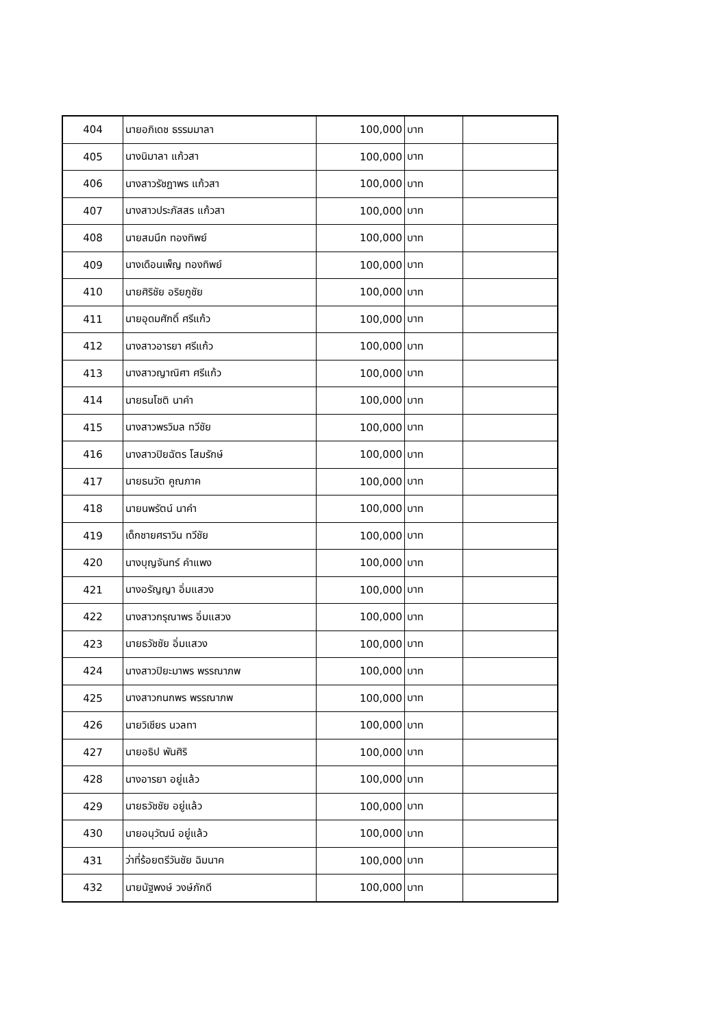| 404 | นายอภิเดช ธรรมมาลา | 100,000 | บาท | |
| 405 | นางนิมาลา แก้วสา | 100,000 | บาท | |
| 406 | นางสาวรัชฎาพร แก้วสา | 100,000 | บาท | |
| 407 | นางสาวประภัสสร แก้วสา | 100,000 | บาท | |
| 408 | นายสมนึก ทองทิพย์ | 100,000 | บาท | |
| 409 | นางเดือนเพ็ญ ทองทิพย์ | 100,000 | บาท | |
| 410 | นายศิริชัย อริยภูชัย | 100,000 | บาท | |
| 411 | นายอุดมศักดิ์ ศรีแก้ว | 100,000 | บาท | |
| 412 | นางสาวอารยา ศรีแก้ว | 100,000 | บาท | |
| 413 | นางสาวญาณิศา ศรีแก้ว | 100,000 | บาท | |
| 414 | นายธนโชติ นาคำ | 100,000 | บาท | |
| 415 | นางสาวพรวิมล ทวีชัย | 100,000 | บาท | |
| 416 | นางสาวปิยฉัตร โสมรักษ์ | 100,000 | บาท | |
| 417 | นายธนวัต คูณภาค | 100,000 | บาท | |
| 418 | นายนพรัตน์ นาคำ | 100,000 | บาท | |
| 419 | เด็กชายศราวิน ทวีชัย | 100,000 | บาท | |
| 420 | นางบุญจันทร์ คำแพง | 100,000 | บาท | |
| 421 | นางอรัญญา อิ่มแสวง | 100,000 | บาท | |
| 422 | นางสาวกรุณาพร อิ่มแสวง | 100,000 | บาท | |
| 423 | นายธวัชชัย อิ่มแสวง | 100,000 | บาท | |
| 424 | นางสาวปิยะมาพร พรรณาภพ | 100,000 | บาท | |
| 425 | นางสาวกนกพร พรรณาภพ | 100,000 | บาท | |
| 426 | นายวิเชียร นวลทา | 100,000 | บาท | |
| 427 | นายอธิป พันศิริ | 100,000 | บาท | |
| 428 | นางอารยา อยู่แล้ว | 100,000 | บาท | |
| 429 | นายธวัชชัย อยู่แล้ว | 100,000 | บาท | |
| 430 | นายอนุวัฒน์ อยู่แล้ว | 100,000 | บาท | |
| 431 | ว่าที่ร้อยตรีวันชัย ฉิมนาค | 100,000 | บาท | |
| 432 | นายนัฐพงษ์ วงษ์ภักดี | 100,000 | บาท | |